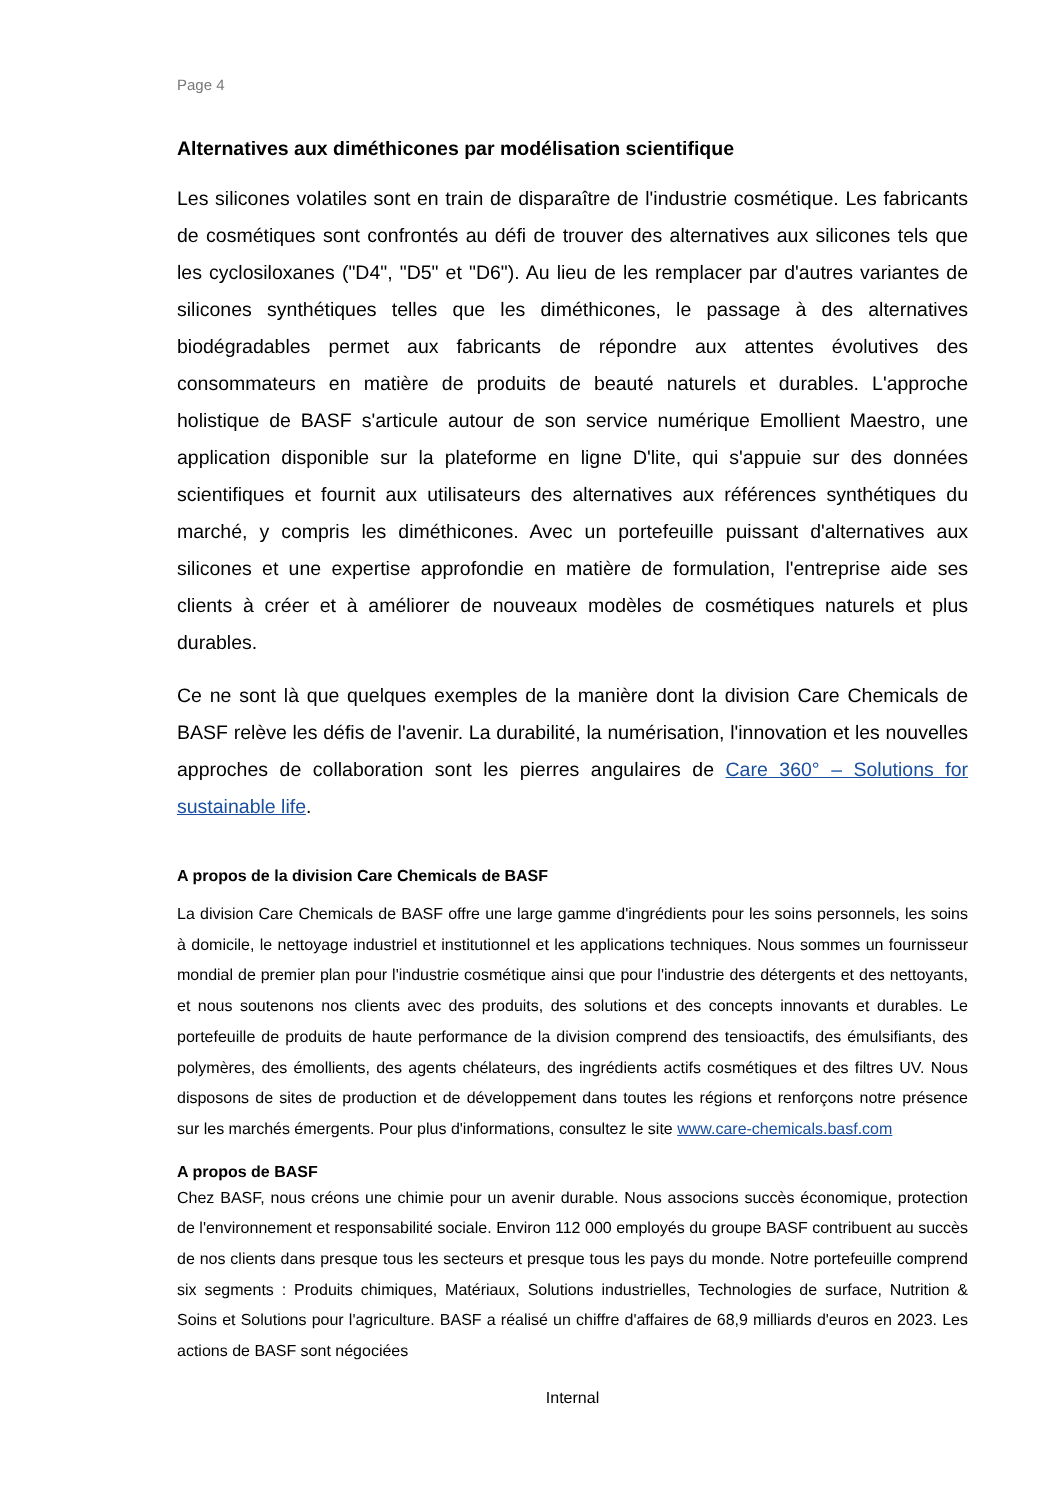Page 4
Alternatives aux diméthicones par modélisation scientifique
Les silicones volatiles sont en train de disparaître de l'industrie cosmétique. Les fabricants de cosmétiques sont confrontés au défi de trouver des alternatives aux silicones tels que les cyclosiloxanes ("D4", "D5" et "D6"). Au lieu de les remplacer par d'autres variantes de silicones synthétiques telles que les diméthicones, le passage à des alternatives biodégradables permet aux fabricants de répondre aux attentes évolutives des consommateurs en matière de produits de beauté naturels et durables. L'approche holistique de BASF s'articule autour de son service numérique Emollient Maestro, une application disponible sur la plateforme en ligne D'lite, qui s'appuie sur des données scientifiques et fournit aux utilisateurs des alternatives aux références synthétiques du marché, y compris les diméthicones. Avec un portefeuille puissant d'alternatives aux silicones et une expertise approfondie en matière de formulation, l'entreprise aide ses clients à créer et à améliorer de nouveaux modèles de cosmétiques naturels et plus durables.
Ce ne sont là que quelques exemples de la manière dont la division Care Chemicals de BASF relève les défis de l'avenir. La durabilité, la numérisation, l'innovation et les nouvelles approches de collaboration sont les pierres angulaires de Care 360° – Solutions for sustainable life.
A propos de la division Care Chemicals de BASF
La division Care Chemicals de BASF offre une large gamme d'ingrédients pour les soins personnels, les soins à domicile, le nettoyage industriel et institutionnel et les applications techniques. Nous sommes un fournisseur mondial de premier plan pour l'industrie cosmétique ainsi que pour l'industrie des détergents et des nettoyants, et nous soutenons nos clients avec des produits, des solutions et des concepts innovants et durables. Le portefeuille de produits de haute performance de la division comprend des tensioactifs, des émulsifiants, des polymères, des émollients, des agents chélateurs, des ingrédients actifs cosmétiques et des filtres UV. Nous disposons de sites de production et de développement dans toutes les régions et renforçons notre présence sur les marchés émergents. Pour plus d'informations, consultez le site www.care-chemicals.basf.com
A propos de BASF
Chez BASF, nous créons une chimie pour un avenir durable. Nous associons succès économique, protection de l'environnement et responsabilité sociale. Environ 112 000 employés du groupe BASF contribuent au succès de nos clients dans presque tous les secteurs et presque tous les pays du monde. Notre portefeuille comprend six segments : Produits chimiques, Matériaux, Solutions industrielles, Technologies de surface, Nutrition & Soins et Solutions pour l'agriculture. BASF a réalisé un chiffre d'affaires de 68,9 milliards d'euros en 2023. Les actions de BASF sont négociées
Internal